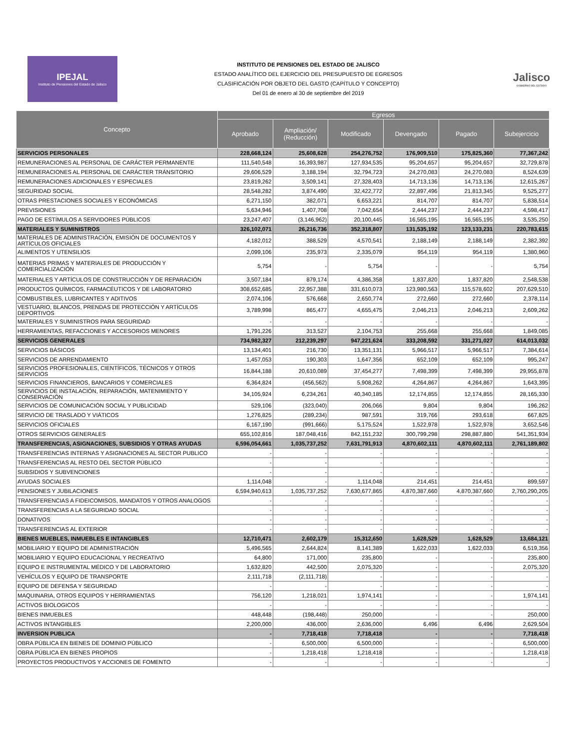IPEJAL
Instituto de Pensiones del Estado de Jalisco
INSTITUTO DE PENSIONES DEL ESTADO DE JALISCO
ESTADO ANALÍTICO DEL EJERCICIO DEL PRESUPUESTO DE EGRESOS
CLASIFICACIÓN POR OBJETO DEL GASTO (CAPÍTULO Y CONCEPTO)
Del 01 de enero al 30 de septiembre del 2019
Jalisco
GOBIERNO DEL ESTADO
| Concepto | Egresos | | | | | |
| --- | --- | --- | --- | --- | --- | --- |
| | Aprobado | Ampliación/ (Reducción) | Modificado | Devengado | Pagado | Subejercicio |
| SERVICIOS PERSONALES | 228,668,124 | 25,608,628 | 254,276,752 | 176,909,510 | 175,825,360 | 77,367,242 |
| REMUNERACIONES AL PERSONAL DE CARÁCTER PERMANENTE | 111,540,548 | 16,393,987 | 127,934,535 | 95,204,657 | 95,204,657 | 32,729,878 |
| REMUNERACIONES AL PERSONAL DE CARÁCTER TRÁNSITORIO | 29,606,529 | 3,188,194 | 32,794,723 | 24,270,083 | 24,270,083 | 8,524,639 |
| REMUNERACIONES ADICIONALES Y ESPECIALES | 23,819,262 | 3,509,141 | 27,328,403 | 14,713,136 | 14,713,136 | 12,615,267 |
| SEGURIDAD SOCIAL | 28,548,282 | 3,874,490 | 32,422,772 | 22,897,496 | 21,813,345 | 9,525,277 |
| OTRAS PRESTACIONES SOCIALES Y ECONÓMICAS | 6,271,150 | 382,071 | 6,653,221 | 814,707 | 814,707 | 5,838,514 |
| PREVISIONES | 5,634,946 | 1,407,708 | 7,042,654 | 2,444,237 | 2,444,237 | 4,598,417 |
| PAGO DE ESTÍMULOS A SERVIDORES PÚBLICOS | 23,247,407 | (3,146,962) | 20,100,445 | 16,565,195 | 16,565,195 | 3,535,250 |
| MATERIALES Y SUMINISTROS | 326,102,071 | 26,216,736 | 352,318,807 | 131,535,192 | 123,133,231 | 220,783,615 |
| MATERIALES DE ADMINISTRACIÓN, EMISIÓN DE DOCUMENTOS Y ARTÍCULOS OFICIALES | 4,182,012 | 388,529 | 4,570,541 | 2,188,149 | 2,188,149 | 2,382,392 |
| ALIMENTOS Y UTENSILIOS | 2,099,106 | 235,973 | 2,335,079 | 954,119 | 954,119 | 1,380,960 |
| MATERIAS PRIMAS Y MATERIALES DE PRODUCCIÓN Y COMERCIALIZACIÓN | 5,754 | - | 5,754 | - | - | 5,754 |
| MATERIALES Y ARTÍCULOS DE CONSTRUCCIÓN Y DE REPARACIÓN | 3,507,184 | 879,174 | 4,386,358 | 1,837,820 | 1,837,820 | 2,548,538 |
| PRODUCTOS QUÍMICOS, FARMACÉUTICOS Y DE LABORATORIO | 308,652,685 | 22,957,388 | 331,610,073 | 123,980,563 | 115,578,602 | 207,629,510 |
| COMBUSTIBLES, LUBRICANTES Y ADITIVOS | 2,074,106 | 576,668 | 2,650,774 | 272,660 | 272,660 | 2,378,114 |
| VESTUARIO, BLANCOS, PRENDAS DE PROTECCIÓN Y ARTÍCULOS DEPORTIVOS | 3,789,998 | 865,477 | 4,655,475 | 2,046,213 | 2,046,213 | 2,609,262 |
| MATERIALES Y SUMINISTROS PARA SEGURIDAD | - | - | - | - | - | - |
| HERRAMIENTAS, REFACCIONES Y ACCESORIOS MENORES | 1,791,226 | 313,527 | 2,104,753 | 255,668 | 255,668 | 1,849,085 |
| SERVICIOS GENERALES | 734,982,327 | 212,239,297 | 947,221,624 | 333,208,592 | 331,271,027 | 614,013,032 |
| SERVICIOS BÁSICOS | 13,134,401 | 216,730 | 13,351,131 | 5,966,517 | 5,966,517 | 7,384,614 |
| SERVICIOS DE ARRENDAMIENTO | 1,457,053 | 190,303 | 1,647,356 | 652,109 | 652,109 | 995,247 |
| SERVICIOS PROFESIONALES, CIENTÍFICOS, TÉCNICOS Y OTROS SERVICIOS | 16,844,188 | 20,610,089 | 37,454,277 | 7,498,399 | 7,498,399 | 29,955,878 |
| SERVICIOS FINANCIEROS, BANCARIOS Y COMERCIALES | 6,364,824 | (456,562) | 5,908,262 | 4,264,867 | 4,264,867 | 1,643,395 |
| SERVICIOS DE INSTALACIÓN, REPARACIÓN, MATENIMIENTO Y CONSERVACIÓN | 34,105,924 | 6,234,261 | 40,340,185 | 12,174,855 | 12,174,855 | 28,165,330 |
| SERVICIOS DE COMUNICACIÓN SOCIAL Y PUBLICIDAD | 529,106 | (323,040) | 206,066 | 9,804 | 9,804 | 196,262 |
| SERVICIO DE TRASLADO Y VIÁTICOS | 1,276,825 | (289,234) | 987,591 | 319,766 | 293,618 | 667,825 |
| SERVICIOS OFICIALES | 6,167,190 | (991,666) | 5,175,524 | 1,522,978 | 1,522,978 | 3,652,546 |
| OTROS SERVICIOS GENERALES | 655,102,816 | 187,048,416 | 842,151,232 | 300,799,298 | 298,887,880 | 541,351,934 |
| TRANSFERENCIAS, ASIGNACIONES, SUBSIDIOS Y OTRAS AYUDAS | 6,596,054,661 | 1,035,737,252 | 7,631,791,913 | 4,870,602,111 | 4,870,602,111 | 2,761,189,802 |
| TRANSFERENCIAS INTERNAS Y ASIGNACIONES AL SECTOR PUBLICO | - | - | - | - | - | - |
| TRANSFERENCIAS AL RESTO DEL SECTOR PÚBLICO | - | - | - | - | - | - |
| SUBSIDIOS Y SUBVENCIONES | - | - | - | - | - | - |
| AYUDAS SOCIALES | 1,114,048 | - | 1,114,048 | 214,451 | 214,451 | 899,597 |
| PENSIONES Y JUBILACIONES | 6,594,940,613 | 1,035,737,252 | 7,630,677,865 | 4,870,387,660 | 4,870,387,660 | 2,760,290,205 |
| TRANSFERENCIAS A FIDEICOMISOS, MANDATOS Y OTROS ANALOGOS | - | - | - | - | - | - |
| TRANSFERENCIAS A LA SEGURIDAD SOCIAL | - | - | - | - | - | - |
| DONATIVOS | - | - | - | - | - | - |
| TRANSFERENCIAS AL EXTERIOR | - | - | - | - | - | - |
| BIENES MUEBLES, INMUEBLES E INTANGIBLES | 12,710,471 | 2,602,179 | 15,312,650 | 1,628,529 | 1,628,529 | 13,684,121 |
| MOBILIARIO Y EQUIPO DE ADMINISTRACIÓN | 5,496,565 | 2,644,824 | 8,141,389 | 1,622,033 | 1,622,033 | 6,519,356 |
| MOBILIARIO Y EQUIPO EDUCACIONAL Y RECREATIVO | 64,800 | 171,000 | 235,800 | - | - | 235,800 |
| EQUIPO E INSTRUMENTAL MÉDICO Y DE LABORATORIO | 1,632,820 | 442,500 | 2,075,320 | - | - | 2,075,320 |
| VEHÍCULOS Y EQUIPO DE TRANSPORTE | 2,111,718 | (2,111,718) | - | - | - | - |
| EQUIPO DE DEFENSA Y SEGURIDAD | - | - | - | - | - | - |
| MAQUINARIA, OTROS EQUIPOS Y HERRAMIENTAS | 756,120 | 1,218,021 | 1,974,141 | - | - | 1,974,141 |
| ACTIVOS BIOLOGICOS | - | - | - | - | - | - |
| BIENES INMUEBLES | 448,448 | (198,448) | 250,000 | - | - | 250,000 |
| ACTIVOS INTANGIBLES | 2,200,000 | 436,000 | 2,636,000 | 6,496 | 6,496 | 2,629,504 |
| INVERSION PUBLICA | - | 7,718,418 | 7,718,418 | - | - | 7,718,418 |
| OBRA PÚBLICA EN BIENES DE DOMINIO PÚBLICO | - | 6,500,000 | 6,500,000 | - | - | 6,500,000 |
| OBRA PÚBLICA EN BIENES PROPIOS | - | 1,218,418 | 1,218,418 | - | - | 1,218,418 |
| PROYECTOS PRODUCTIVOS Y ACCIONES DE FOMENTO | - | - | - | - | - | - |